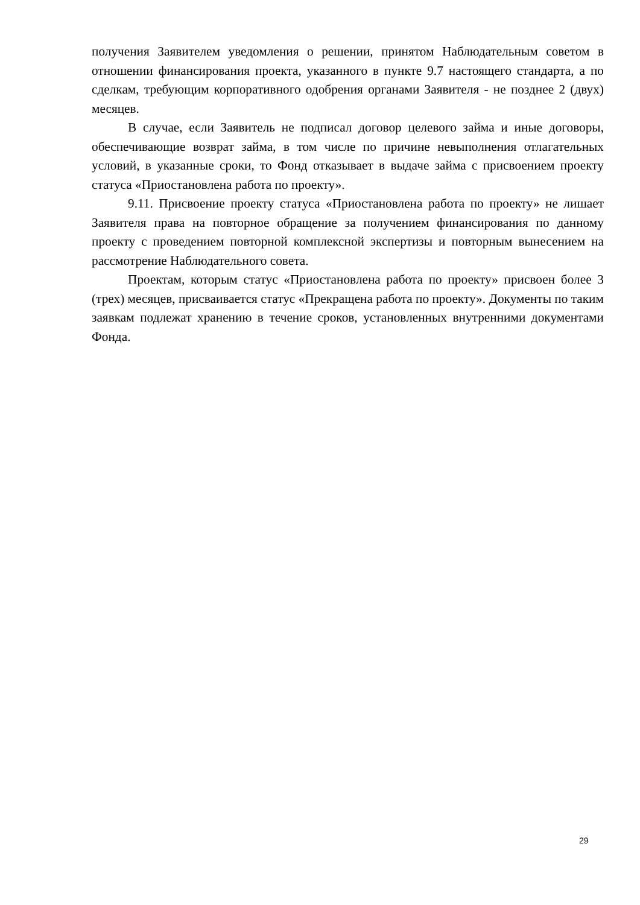получения Заявителем уведомления о решении, принятом Наблюдательным советом в отношении финансирования проекта, указанного в пункте 9.7 настоящего стандарта, а по сделкам, требующим корпоративного одобрения органами Заявителя - не позднее 2 (двух) месяцев.
В случае, если Заявитель не подписал договор целевого займа и иные договоры, обеспечивающие возврат займа, в том числе по причине невыполнения отлагательных условий, в указанные сроки, то Фонд отказывает в выдаче займа с присвоением проекту статуса «Приостановлена работа по проекту».
9.11. Присвоение проекту статуса «Приостановлена работа по проекту» не лишает Заявителя права на повторное обращение за получением финансирования по данному проекту с проведением повторной комплексной экспертизы и повторным вынесением на рассмотрение Наблюдательного совета.
Проектам, которым статус «Приостановлена работа по проекту» присвоен более 3 (трех) месяцев, присваивается статус «Прекращена работа по проекту». Документы по таким заявкам подлежат хранению в течение сроков, установленных внутренними документами Фонда.
29